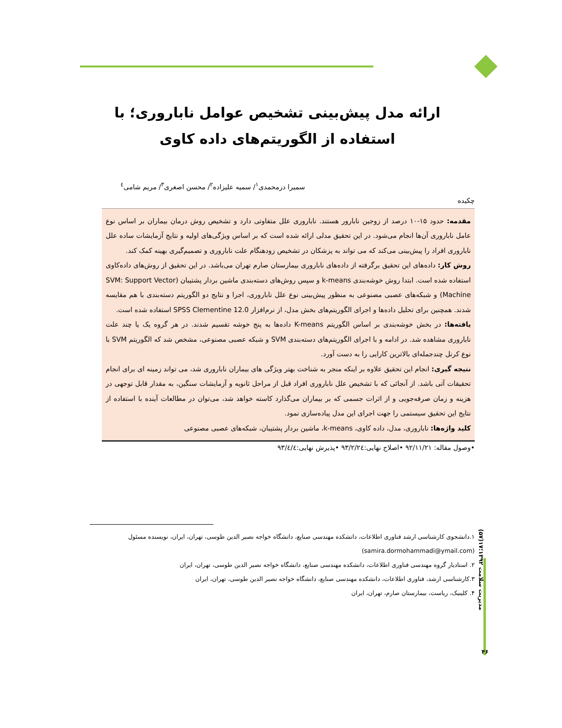ارائه مدل پیش‌بینی تشخیص عوامل ناباروری؛ با استفاده از الگوریتم‌های داده کاوی
سمیرا درمحمدی<sup>۱</sup>/ سمیه علیزاده<sup>۲</sup>/ محسن اصغری<sup>۳</sup>/ مریم شامی<sup>٤</sup>
چکیده
مقدمه: حدود ۱۵-۱۰ درصد از زوجین نابارور هستند. ناباروری علل متفاوتی دارد و تشخیص روش درمان بیماران بر اساس نوع عامل ناباروری آن‌ها انجام می‌شود. در این تحقیق مدلی ارائه شده است که بر اساس ویژگی‌های اولیه و نتایج آزمایشات ساده علل ناباروری افراد را پیش‌بینی می‌کند که می تواند به پزشکان در تشخیص زودهنگام علت ناباروری و تصمیم‌گیری بهینه کمک کند.
روش کار: داده‌های این تحقیق برگرفته از داده‌های ناباروری بیمارستان صارم تهران می‌باشد. در این تحقیق از روش‌های داده‌کاوی استفاده شده است. ابتدا روش خوشه‌بندی k-means و سپس روش‌های دسته‌بندی ماشین بردار پشتیبان (SVM: Support Vector Machine) و شبکه‌های عصبی مصنوعی به منظور پیش‌بینی نوع علل ناباروری، اجرا و نتایج دو الگوریتم دسته‌بندی با هم مقایسه شدند. همچنین برای تحلیل داده‌ها و اجرای الگوریتم‌های بخش مدل، از نرم‌افزار SPSS Clementine 12.0 استفاده شده است.
یافته‌ها: در بخش خوشه‌بندی بر اساس الگوریتم K-means داده‌ها به پنج خوشه تقسیم شدند. در هر گروه یک یا چند علت ناباروری مشاهده شد. در ادامه و با اجرای الگوریتم‌های دسته‌بندی SVM و شبکه عصبی مصنوعی، مشخص شد که الگوریتم SVM با نوع کرنل چندجمله‌ای بالاترین کارایی را به دست آورد.
نتیجه گیری: انجام این تحقیق علاوه بر اینکه منجر به شناخت بهتر ویژگی های بیماران ناباروری شد، می تواند زمینه ای برای انجام تحقیقات آتی باشد. از آنجائی که با تشخیص علل ناباروری افراد قبل از مراحل ثانویه و آزمایشات سنگین، به مقدار قابل توجهی در هزینه و زمان صرفه‌جویی و از اثرات جسمی که بر بیماران می‌گذارد کاسته خواهد شد، می‌توان در مطالعات آینده با استفاده از نتایج این تحقیق سیستمی را جهت اجرای این مدل پیاده‌سازی نمود.
کلید واژه‌ها: ناباروری، مدل، داده کاوی، k-means، ماشین بردار پشتیبان، شبکه‌های عصبی مصنوعی
•وصول مقاله: ۹۲/۱۱/۲۱ •اصلاح نهایی:۹۳/۲/۲٤ •پذیرش نهایی:۹۳/٤/٤
مدیریت سلامت ۱۳۹۲؛۱۷(۵۷)
۴۶
۱.دانشجوی کارشناسی ارشد فناوری اطلاعات، دانشکده مهندسی صنایع، دانشگاه خواجه نصیر الدین طوسی، تهران، ایران، نویسنده مسئول (samira.dormohammadi@ymail.com)
۲. استادیار گروه مهندسی فناوری اطلاعات، دانشکده مهندسی صنایع، دانشگاه خواجه نصیر الدین طوسی، تهران، ایران
۳.کارشناسی ارشد، فناوری اطلاعات، دانشکده مهندسی صنایع، دانشگاه خواجه نصیر الدین طوسی، تهران، ایران
۴. کلینیک، ریاست، بیمارستان صارم، تهران، ایران